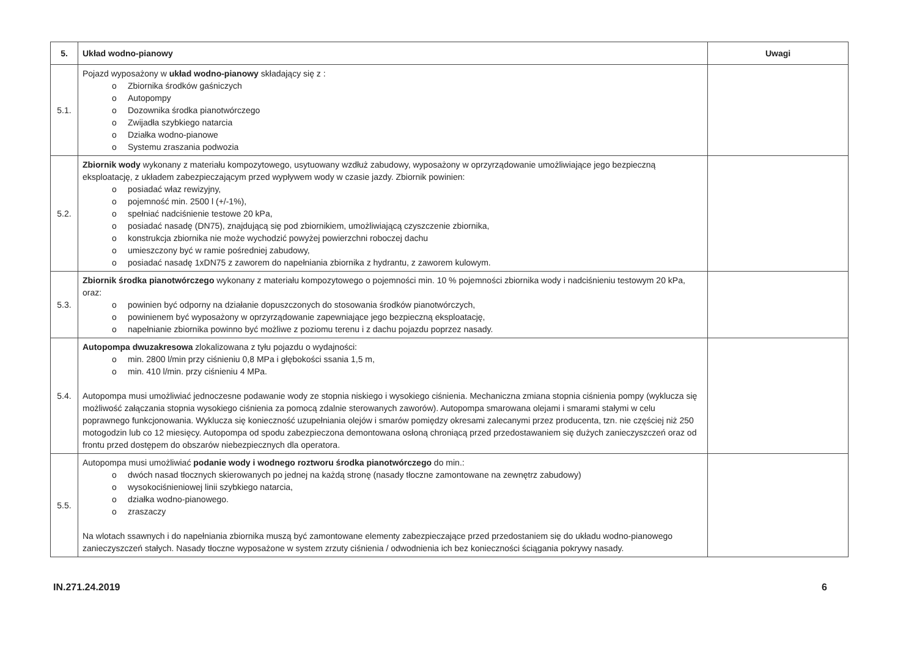| 5. | Układ wodno-pianowy | Uwagi |
| --- | --- | --- |
| 5.1. | Pojazd wyposażony w układ wodno-pianowy składający się z : o Zbiornika środków gaśniczych o Autopompy o Dozownika środka pianotwórczego o Zwijadła szybkiego natarcia o Działka wodno-pianowe o Systemu zraszania podwozia | |
| 5.2. | Zbiornik wody wykonany z materiału kompozytowego, usytuowany wzdłuż zabudowy, wyposażony w oprzyrządowanie umożliwiające jego bezpieczną eksploatację, z układem zabezpieczającym przed wypływem wody w czasie jazdy. Zbiornik powinien: o posiadać właz rewizyjny, o pojemność min. 2500 l (+/-1%), o spełniać nadciśnienie testowe 20 kPa, o posiadać nasadę (DN75), znajdującą się pod zbiornikiem, umożliwiającą czyszczenie zbiornika, o konstrukcja zbiornika nie może wychodzić powyżej powierzchni roboczej dachu o umieszczony być w ramie pośredniej zabudowy, o posiadać nasadę 1xDN75 z zaworem do napełniania zbiornika z hydrantu, z zaworem kulowym. | |
| 5.3. | Zbiornik środka pianotwórczego wykonany z materiału kompozytowego o pojemności min. 10 % pojemności zbiornika wody i nadciśnieniu testowym 20 kPa, oraz: o powinien być odporny na działanie dopuszczonych do stosowania środków pianotwórczych, o powinienem być wyposażony w oprzyrządowanie zapewniające jego bezpieczną eksploatację, o napełnianie zbiornika powinno być możliwe z poziomu terenu i z dachu pojazdu poprzez nasady. | |
| 5.4. | Autopompa dwuzakresowa zlokalizowana z tyłu pojazdu o wydajności: o min. 2800 l/min przy ciśnieniu 0,8 MPa i głębokości ssania 1,5 m, o min. 410 l/min. przy ciśnieniu 4 MPa. Autopompa musi umożliwiać jednoczesne podawanie wody ze stopnia niskiego i wysokiego ciśnienia. Mechaniczna zmiana stopnia ciśnienia pompy (wyklucza się możliwość załączania stopnia wysokiego ciśnienia za pomocą zdalnie sterowanych zaworów). Autopompa smarowana olejami i smarami stałymi w celu poprawnego funkcjonowania. Wyklucza się konieczność uzupełniania olejów i smarów pomiędzy okresami zalecanymi przez producenta, tzn. nie częściej niż 250 motogodzin lub co 12 miesięcy. Autopompa od spodu zabezpieczona demontowana osłoną chroniącą przed przedostawaniem się dużych zanieczyszczeń oraz od frontu przed dostępem do obszarów niebezpiecznych dla operatora. | |
| 5.5. | Autopompa musi umożliwiać podanie wody i wodnego roztworu środka pianotwórczego do min.: o dwóch nasad tłocznych skierowanych po jednej na każdą stronę (nasady tłoczne zamontowane na zewnętrz zabudowy) o wysokociśnieniowej linii szybkiego natarcia, o działka wodno-pianowego. o zraszaczy Na wlotach ssawnych i do napełniania zbiornika muszą być zamontowane elementy zabezpieczające przed przedostaniem się do układu wodno-pianowego zanieczyszczeń stałych. Nasady tłoczne wyposażone w system zrzuty ciśnienia / odwodnienia ich bez konieczności ściągania pokrywy nasady. | |
IN.271.24.2019 6